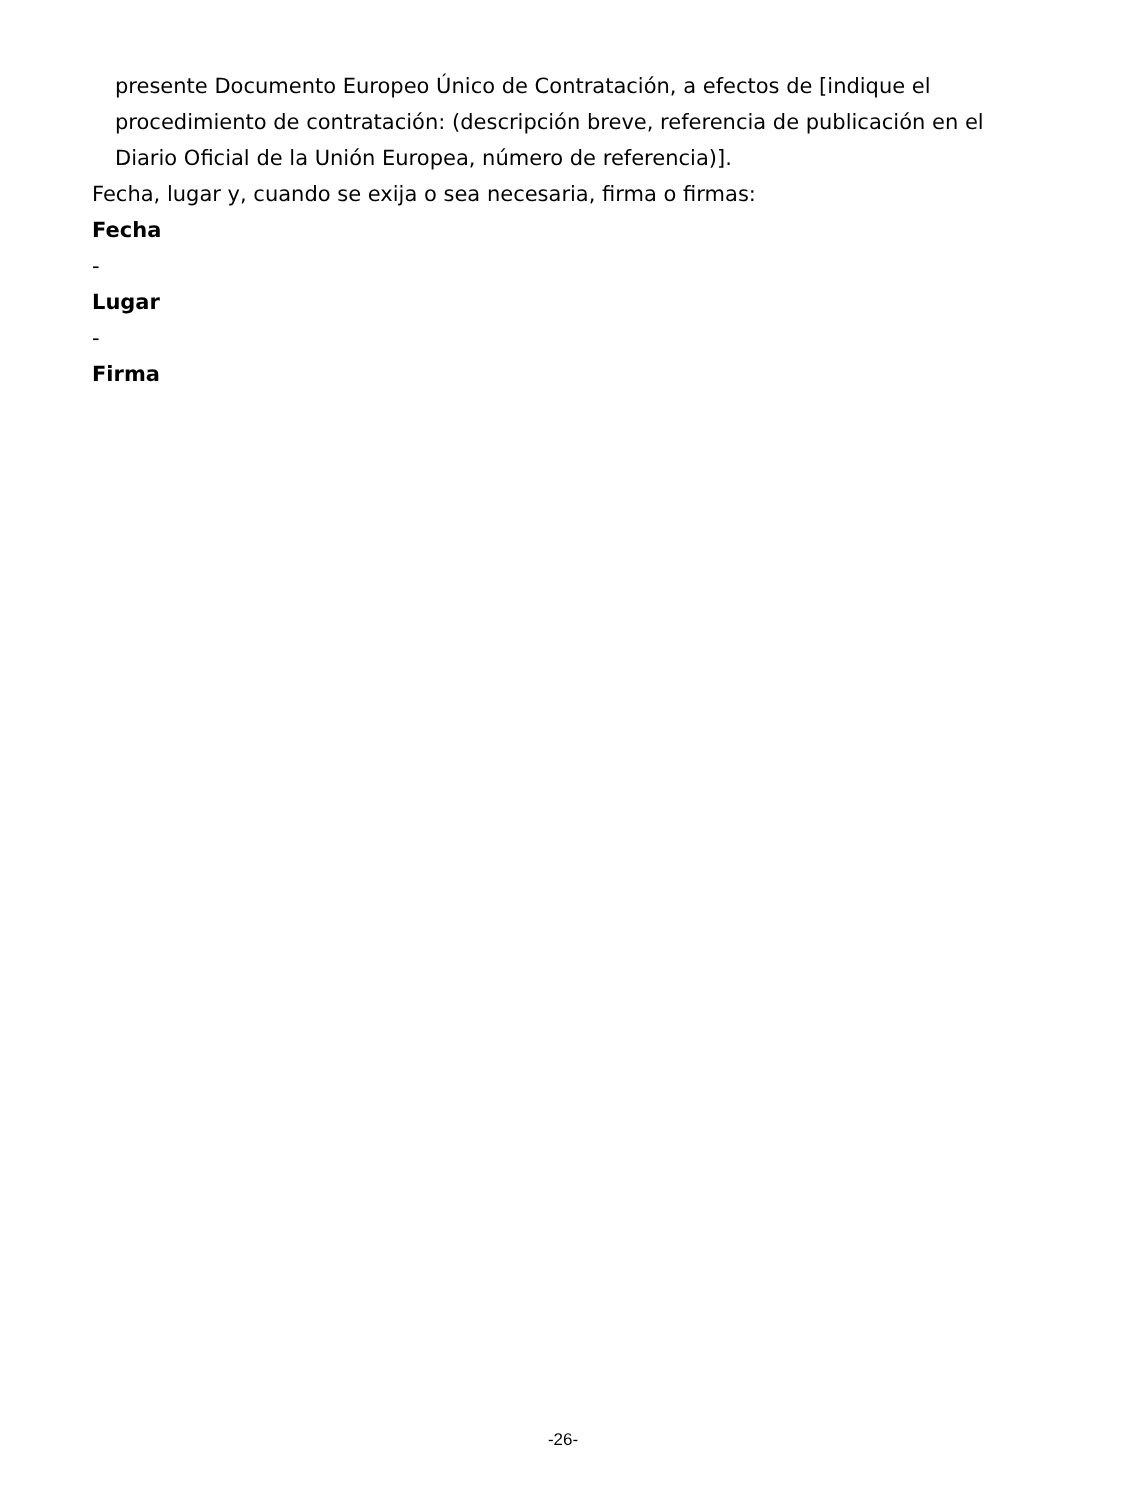presente Documento Europeo Único de Contratación, a efectos de [indique el procedimiento de contratación: (descripción breve, referencia de publicación en el Diario Oficial de la Unión Europea, número de referencia)].
Fecha, lugar y, cuando se exija o sea necesaria, firma o firmas:
Fecha
-
Lugar
-
Firma
-26-